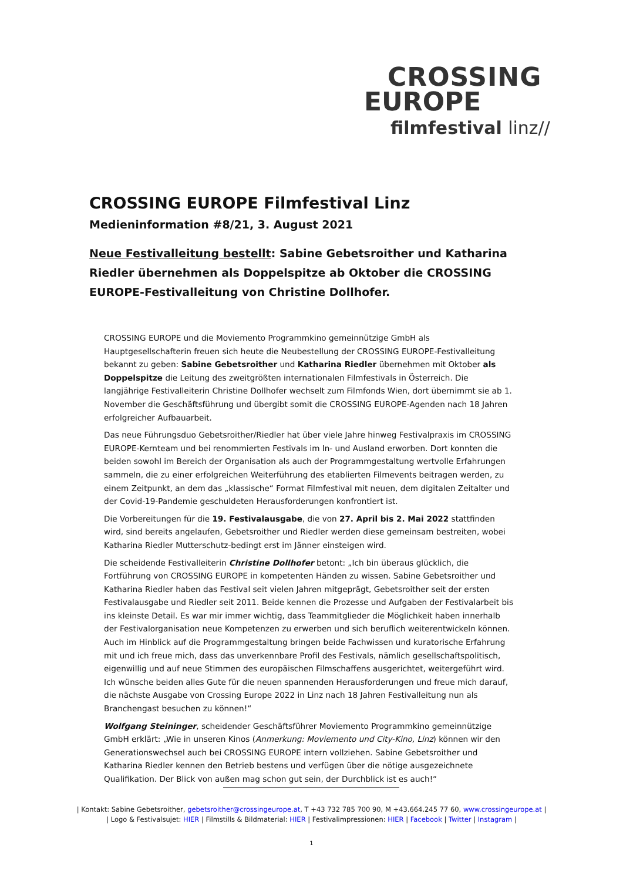CROSSING
EUROPE
filmfestival linz//
CROSSING EUROPE Filmfestival Linz
Medieninformation #8/21, 3. August 2021
Neue Festivalleitung bestellt: Sabine Gebetsroither und Katharina Riedler übernehmen als Doppelspitze ab Oktober die CROSSING EUROPE-Festivalleitung von Christine Dollhofer.
CROSSING EUROPE und die Moviemento Programmkino gemeinnützige GmbH als Hauptgesellschafterin freuen sich heute die Neubestellung der CROSSING EUROPE-Festivalleitung bekannt zu geben: Sabine Gebetsroither und Katharina Riedler übernehmen mit Oktober als Doppelspitze die Leitung des zweitgrößten internationalen Filmfestivals in Österreich. Die langjährige Festivalleiterin Christine Dollhofer wechselt zum Filmfonds Wien, dort übernimmt sie ab 1. November die Geschäftsführung und übergibt somit die CROSSING EUROPE-Agenden nach 18 Jahren erfolgreicher Aufbauarbeit.
Das neue Führungsduo Gebetsroither/Riedler hat über viele Jahre hinweg Festivalpraxis im CROSSING EUROPE-Kernteam und bei renommierten Festivals im In- und Ausland erworben. Dort konnten die beiden sowohl im Bereich der Organisation als auch der Programmgestaltung wertvolle Erfahrungen sammeln, die zu einer erfolgreichen Weiterführung des etablierten Filmevents beitragen werden, zu einem Zeitpunkt, an dem das „klassische“ Format Filmfestival mit neuen, dem digitalen Zeitalter und der Covid-19-Pandemie geschuldeten Herausforderungen konfrontiert ist.
Die Vorbereitungen für die 19. Festivalausgabe, die von 27. April bis 2. Mai 2022 stattfinden wird, sind bereits angelaufen, Gebetsroither und Riedler werden diese gemeinsam bestreiten, wobei Katharina Riedler Mutterschutz-bedingt erst im Jänner einsteigen wird.
Die scheidende Festivalleiterin Christine Dollhofer betont: „Ich bin überaus glücklich, die Fortführung von CROSSING EUROPE in kompetenten Händen zu wissen. Sabine Gebetsroither und Katharina Riedler haben das Festival seit vielen Jahren mitgeprägt, Gebetsroither seit der ersten Festivalausgabe und Riedler seit 2011. Beide kennen die Prozesse und Aufgaben der Festivalarbeit bis ins kleinste Detail. Es war mir immer wichtig, dass Teammitglieder die Möglichkeit haben innerhalb der Festivalorganisation neue Kompetenzen zu erwerben und sich beruflich weiterentwickeln können. Auch im Hinblick auf die Programmgestaltung bringen beide Fachwissen und kuratorische Erfahrung mit und ich freue mich, dass das unverkennbare Profil des Festivals, nämlich gesellschaftspolitisch, eigenwillig und auf neue Stimmen des europäischen Filmschaffens ausgerichtet, weitergeführt wird. Ich wünsche beiden alles Gute für die neuen spannenden Herausforderungen und freue mich darauf, die nächste Ausgabe von Crossing Europe 2022 in Linz nach 18 Jahren Festivalleitung nun als Branchengast besuchen zu können!“
Wolfgang Steininger, scheidender Geschäftsführer Moviemento Programmkino gemeinnützige GmbH erklärt: „Wie in unseren Kinos (Anmerkung: Moviemento und City-Kino, Linz) können wir den Generationswechsel auch bei CROSSING EUROPE intern vollziehen. Sabine Gebetsroither und Katharina Riedler kennen den Betrieb bestens und verfügen über die nötige ausgezeichnete Qualifikation. Der Blick von außen mag schon gut sein, der Durchblick ist es auch!“
| Kontakt: Sabine Gebetsroither, gebetsroither@crossingeurope.at, T +43 732 785 700 90, M +43.664.245 77 60, www.crossingeurope.at |
| Logo & Festivalsujet: HIER | Filmstills & Bildmaterial: HIER | Festivalimpressionen: HIER | Facebook | Twitter | Instagram |
1